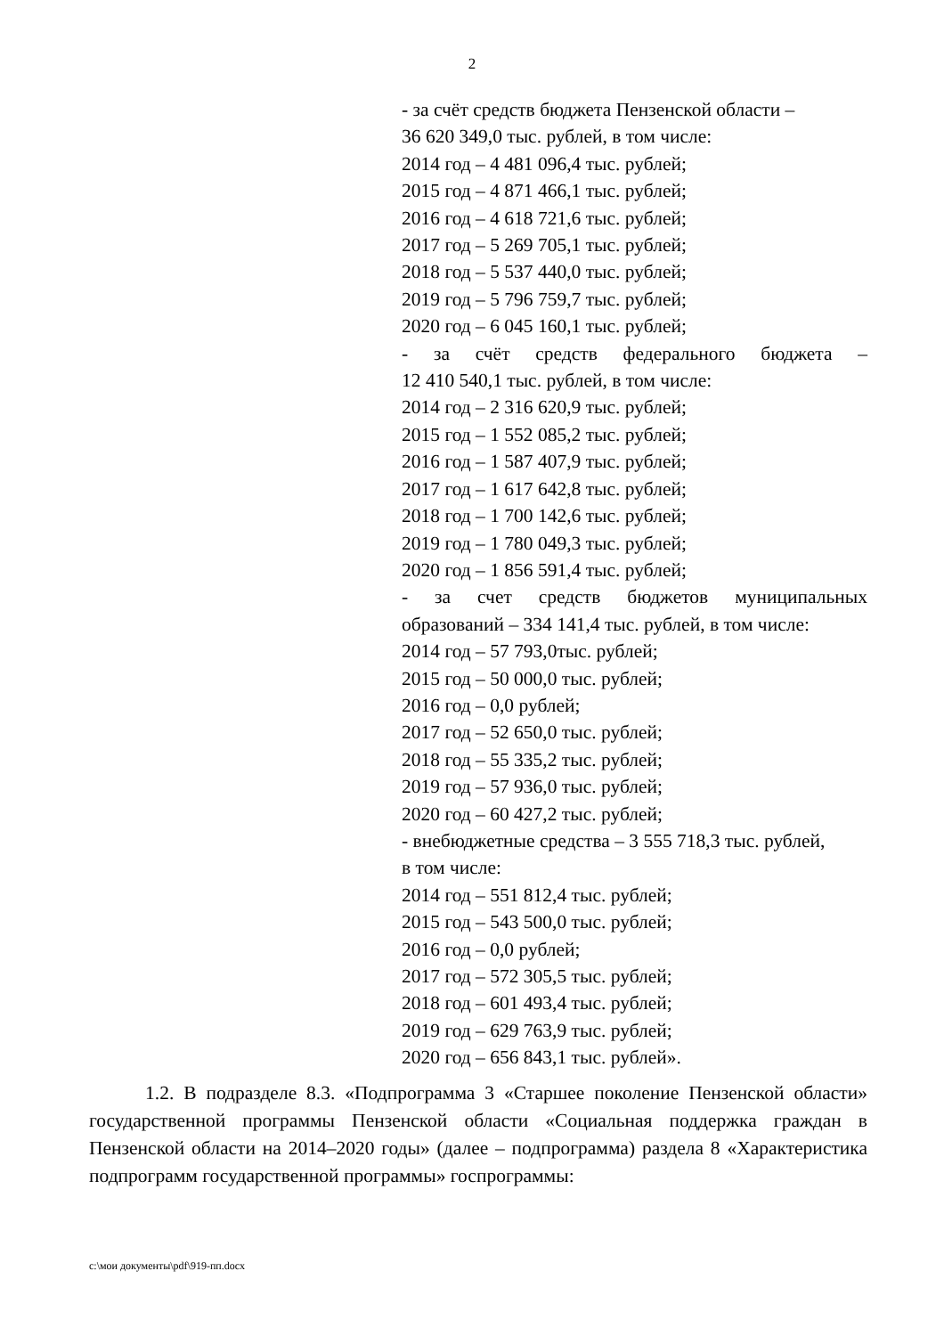2
- за счёт средств бюджета Пензенской области –
36 620 349,0 тыс. рублей, в том числе:
2014 год – 4 481 096,4 тыс. рублей;
2015 год – 4 871 466,1 тыс. рублей;
2016 год – 4 618 721,6 тыс. рублей;
2017 год – 5 269 705,1 тыс. рублей;
2018 год – 5 537 440,0 тыс. рублей;
2019 год – 5 796 759,7 тыс. рублей;
2020 год – 6 045 160,1 тыс. рублей;
- за счёт средств федерального бюджета –
12 410 540,1 тыс. рублей, в том числе:
2014 год – 2 316 620,9 тыс. рублей;
2015 год – 1 552 085,2 тыс. рублей;
2016 год – 1 587 407,9 тыс. рублей;
2017 год – 1 617 642,8 тыс. рублей;
2018 год – 1 700 142,6 тыс. рублей;
2019 год – 1 780 049,3 тыс. рублей;
2020 год – 1 856 591,4 тыс. рублей;
- за счет средств бюджетов муниципальных
образований – 334 141,4 тыс. рублей, в том числе:
2014 год – 57 793,0тыс. рублей;
2015 год – 50 000,0 тыс. рублей;
2016 год – 0,0 рублей;
2017 год – 52 650,0 тыс. рублей;
2018 год – 55 335,2 тыс. рублей;
2019 год – 57 936,0 тыс. рублей;
2020 год – 60 427,2 тыс. рублей;
- внебюджетные средства – 3 555 718,3 тыс. рублей,
в том числе:
2014 год – 551 812,4 тыс. рублей;
2015 год – 543 500,0 тыс. рублей;
2016 год – 0,0 рублей;
2017 год – 572 305,5 тыс. рублей;
2018 год – 601 493,4 тыс. рублей;
2019 год – 629 763,9 тыс. рублей;
2020 год – 656 843,1 тыс. рублей».
1.2. В подразделе 8.3. «Подпрограмма 3 «Старшее поколение Пензенской области» государственной программы Пензенской области «Социальная поддержка граждан в Пензенской области на 2014–2020 годы» (далее – подпрограмма) раздела 8 «Характеристика подпрограмм государственной программы» госпрограммы:
c:\мои документы\pdf\919-пп.docx